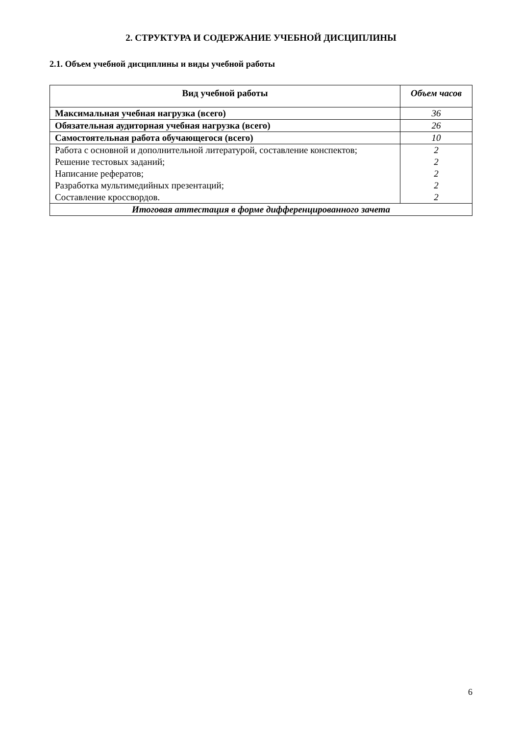2. СТРУКТУРА И СОДЕРЖАНИЕ УЧЕБНОЙ ДИСЦИПЛИНЫ
2.1. Объем учебной дисциплины и виды учебной работы
| Вид учебной работы | Объем часов |
| --- | --- |
| Максимальная учебная нагрузка (всего) | 36 |
| Обязательная аудиторная учебная нагрузка (всего) | 26 |
| Самостоятельная работа обучающегося (всего) | 10 |
| Работа с основной и дополнительной литературой, составление конспектов; Решение тестовых заданий; Написание рефератов; Разработка мультимедийных презентаций; Составление кроссвордов. | 2 2 2 2 2 |
| Итоговая аттестация в форме дифференцированного зачета | |
6